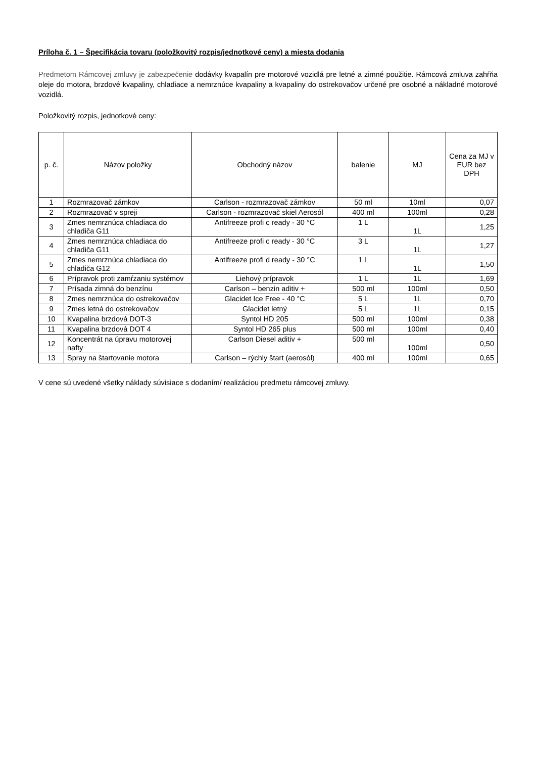Príloha č. 1 – Špecifikácia tovaru (položkovitý rozpis/jednotkové ceny) a miesta dodania
Predmetom Rámcovej zmluvy je zabezpečenie dodávky kvapalín pre motorové vozidlá pre letné a zimné použitie. Rámcová zmluva zahŕňa oleje do motora, brzdové kvapaliny, chladiace a nemrznúce kvapaliny a kvapaliny do ostrekovačov určené pre osobné a nákladné motorové vozidlá.
Položkovitý rozpis, jednotkové ceny:
| p. č. | Názov položky | Obchodný názov | balenie | MJ | Cena za MJ v EUR bez DPH |
| --- | --- | --- | --- | --- | --- |
| 1 | Rozmrazovač zámkov | Carlson - rozmrazovač zámkov | 50 ml | 10ml | 0,07 |
| 2 | Rozmrazovač v spreji | Carlson - rozmrazovač skiel Aerosól | 400 ml | 100ml | 0,28 |
| 3 | Zmes nemrznúca chladiaca do chladiča G11 | Antifreeze profi c ready - 30 °C | 1 L | 1L | 1,25 |
| 4 | Zmes nemrznúca chladiaca do chladiča G11 | Antifreeze profi c ready - 30 °C | 3 L | 1L | 1,27 |
| 5 | Zmes nemrznúca chladiaca do chladiča G12 | Antifreeze profi d ready - 30 °C | 1 L | 1L | 1,50 |
| 6 | Prípravok proti zamŕzaniu systémov | Liehový prípravok | 1 L | 1L | 1,69 |
| 7 | Prísada zimná do benzínu | Carlson – benzin aditiv + | 500 ml | 100ml | 0,50 |
| 8 | Zmes nemrznúca do ostrekovačov | Glacidet Ice Free - 40 °C | 5 L | 1L | 0,70 |
| 9 | Zmes letná do ostrekovačov | Glacidet letný | 5 L | 1L | 0,15 |
| 10 | Kvapalina brzdová DOT-3 | Syntol HD 205 | 500 ml | 100ml | 0,38 |
| 11 | Kvapalina brzdová DOT 4 | Syntol HD 265 plus | 500 ml | 100ml | 0,40 |
| 12 | Koncentrát na úpravu motorovej nafty | Carlson Diesel aditiv + | 500 ml | 100ml | 0,50 |
| 13 | Spray na štartovanie motora | Carlson – rýchly štart (aerosól) | 400 ml | 100ml | 0,65 |
V cene sú uvedené všetky náklady súvisiace s dodaním/ realizáciou predmetu rámcovej zmluvy.